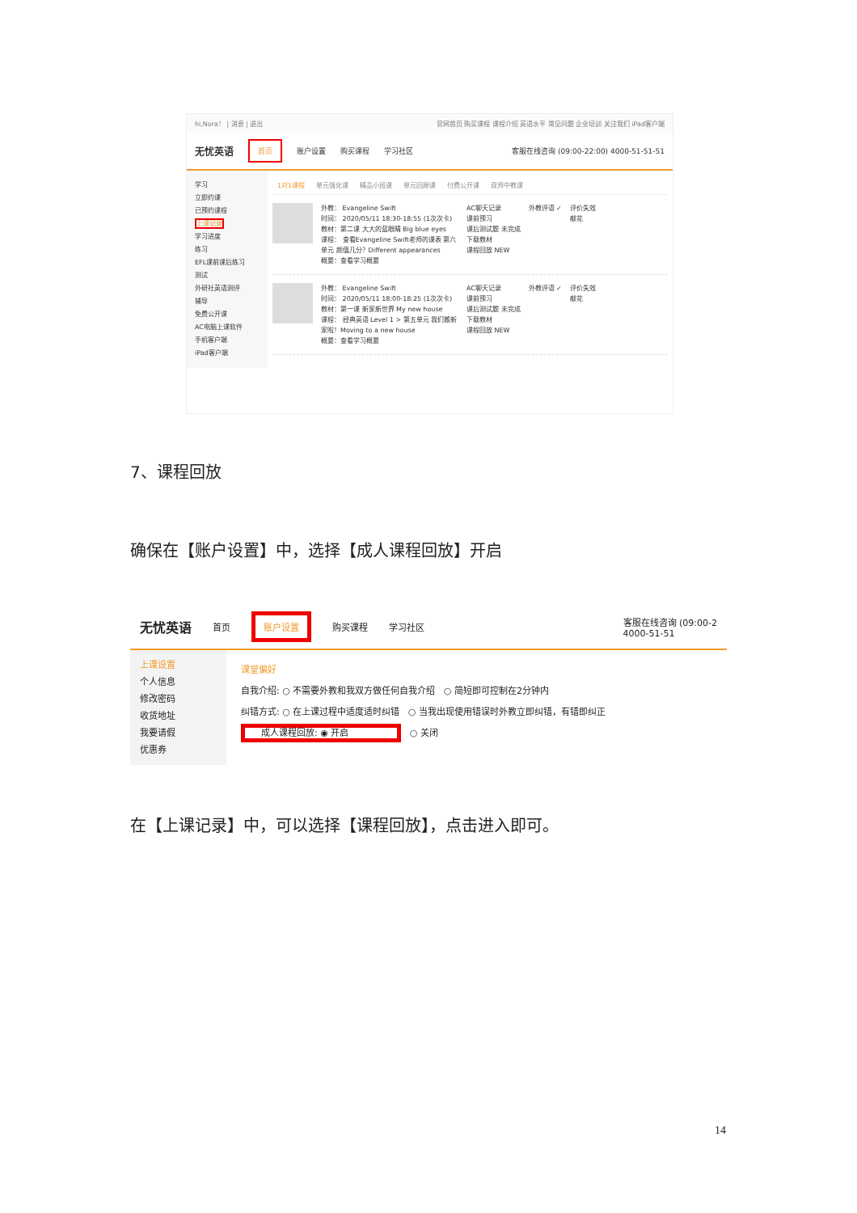hi,Nora！ | 消息 | 退出 官网首页 购买课程 课程介绍 英语水平 常见问题 企业培训 关注我们 iPad客户端
无忧英语 首页 账户设置 购买课程 学习社区 客服在线咨询 (09:00-22:00) 4000-51-51-51
学习
立即约课
已预约课程
上课记录
学习进度
练习
EFL课前课后练习
测试
外研社英语测评
辅导
免费公开课
AC电脑上课软件
手机客户端
iPad客户端
1对1课程 单元强化课 精品小班课 单元回顾课 付费公开课 双师中教课
外教： Evangeline Swift
时间： 2020/05/11 18:30-18:55 (1次次卡)
教材：第二课 大大的蓝眼睛 Big blue eyes
课程： 查看Evangeline Swift老师的课表 第六单元 颜值几分？Different appearances
概要：查看学习概要
AC聊天记录
课前预习
课后测试题 未完成
下载教材
课程回放 NEW
外教评语 ✓ 评价失效
献花
外教： Evangeline Swift
时间： 2020/05/11 18:00-18:25 (1次次卡)
教材：第一课 新家新世界 My new house
课程： 经典英语 Level 1 > 第五单元 我们搬新家啦！Moving to a new house
概要：查看学习概要
AC聊天记录
课前预习
课后测试题 未完成
下载教材
课程回放 NEW
外教评语 ✓ 评价失效
献花
7、课程回放
确保在【账户设置】中，选择【成人课程回放】开启
无忧英语 首页 账户设置 购买课程 学习社区 客服在线咨询 (09:00-2
4000-51-51
上课设置
个人信息
修改密码
收货地址
我要请假
优惠券
课堂偏好
自我介绍: ○ 不需要外教和我双方做任何自我介绍 ○ 简短即可控制在2分钟内
纠错方式: ○ 在上课过程中适度适时纠错 ○ 当我出现使用错误时外教立即纠错，有错即纠正
成人课程回放: ◉ 开启 ○ 关闭
在【上课记录】中，可以选择【课程回放】，点击进入即可。
14